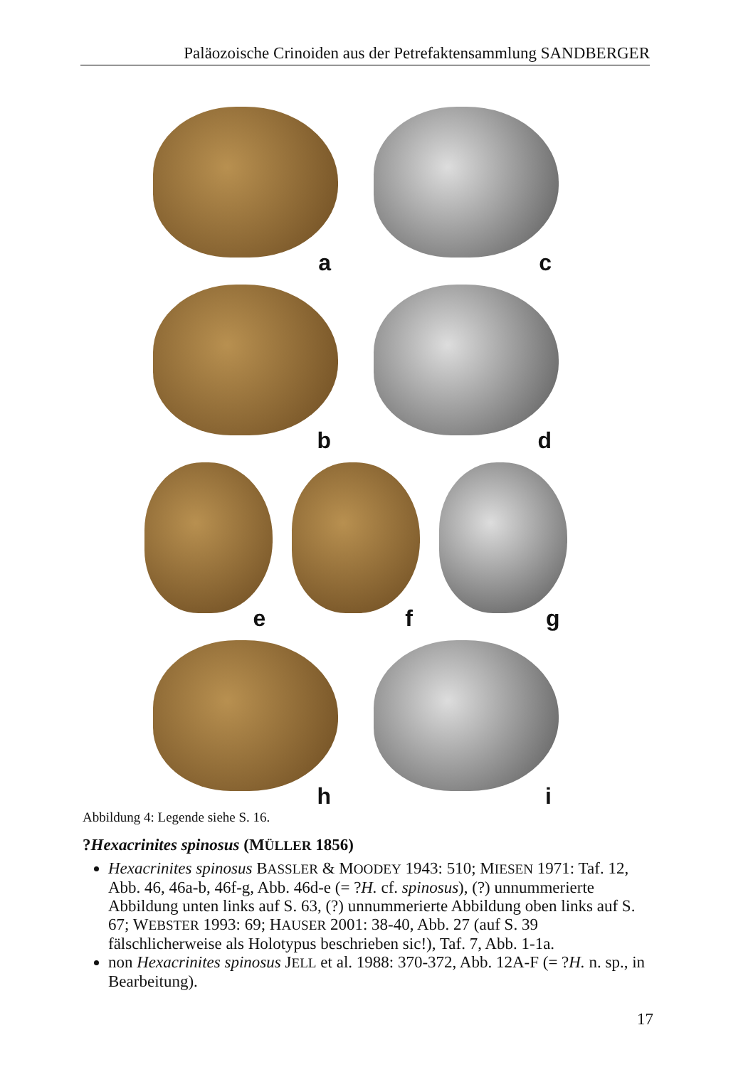Paläozoische Crinoiden aus der Petrefaktensammlung SANDBERGER
a
c
b
d
e
f
g
h
i
Abbildung 4: Legende siehe S. 16.
?Hexacrinites spinosus (MÜLLER 1856)
Hexacrinites spinosus BASSLER & MOODEY 1943: 510; MIESEN 1971: Taf. 12, Abb. 46, 46a-b, 46f-g, Abb. 46d-e (= ?H. cf. spinosus), (?) unnummerierte Abbildung unten links auf S. 63, (?) unnummerierte Abbildung oben links auf S. 67; WEBSTER 1993: 69; HAUSER 2001: 38-40, Abb. 27 (auf S. 39 fälschlicherweise als Holotypus beschrieben sic!), Taf. 7, Abb. 1-1a.
non Hexacrinites spinosus JELL et al. 1988: 370-372, Abb. 12A-F (= ?H. n. sp., in Bearbeitung).
17